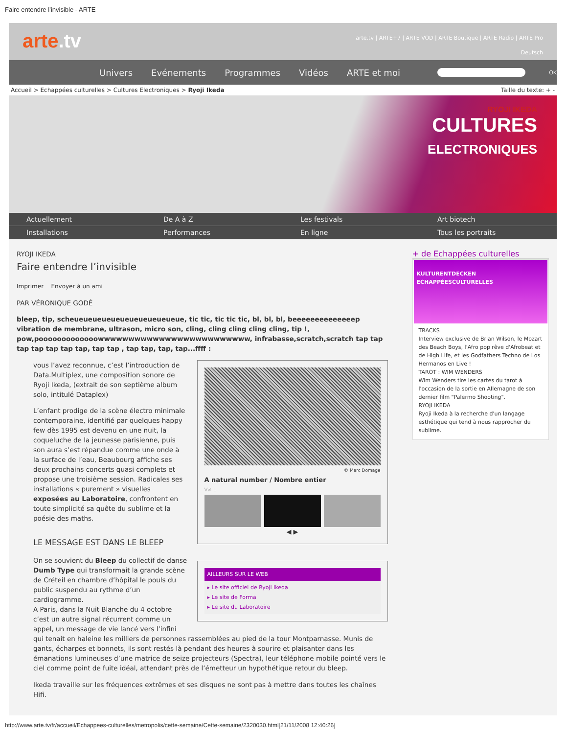Faire entendre l’invisible - ARTE
arte.tv
arte.tv | ARTE+7 | ARTE VOD | ARTE Boutique | ARTE Radio | ARTE Pro
Deutsch
Univers Evénements Programmes Vidéos ARTE et moi OK
Accueil > Echappées culturelles > Cultures Electroniques > Ryoji Ikeda Taille du texte: + -
RYOJI IKEDA
CULTURES
ELECTRONIQUES
Actuellement De A à Z Les festivals Art biotech Installations Performances En ligne Tous les portraits
RYOJI IKEDA
Faire entendre l’invisible
Imprimer Envoyer à un ami
PAR VÉRONIQUE GODÉ
bleep, tip, scheueueueueueueueueueueueue, tic tic, tic tic tic, bl, bl, bl, beeeeeeeeeeeeeep vibration de membrane, ultrason, micro son, cling, cling cling cling cling, tip !, pow,pooooooooooooowwwwwwwwwwwwwwwwwwwwwwwww, infrabasse,scratch,scratch tap tap tap tap tap tap tap, tap tap , tap tap, tap, tap...ffff :
© Marc Domage
A natural number / Nombre entier
V≠ L
◀ ▶
vous l’avez reconnue, c’est l’introduction de Data.Multiplex, une composition sonore de Ryoji Ikeda, (extrait de son septième album solo, intitulé Dataplex)
L’enfant prodige de la scène électro minimale contemporaine, identifié par quelques happy few dès 1995 est devenu en une nuit, la coqueluche de la jeunesse parisienne, puis son aura s’est répandue comme une onde à la surface de l’eau, Beaubourg affiche ses deux prochains concerts quasi complets et propose une troisième session. Radicales ses installations « purement » visuelles exposées au Laboratoire, confrontent en toute simplicité sa quête du sublime et la poésie des maths.
AILLEURS SUR LE WEB
▸ Le site officiel de Ryoji Ikeda
▸ Le site de Forma
▸ Le site du Laboratoire
LE MESSAGE EST DANS LE BLEEP
On se souvient du Bleep du collectif de danse Dumb Type qui transformait la grande scène de Créteil en chambre d’hôpital le pouls du public suspendu au rythme d’un cardiogramme.
A Paris, dans la Nuit Blanche du 4 octobre c’est un autre signal récurrent comme un appel, un message de vie lancé vers l’infini qui tenait en haleine les milliers de personnes rassemblées au pied de la tour Montparnasse. Munis de gants, écharpes et bonnets, ils sont restés là pendant des heures à sourire et plaisanter dans les émanations lumineuses d’une matrice de seize projecteurs (Spectra), leur téléphone mobile pointé vers le ciel comme point de fuite idéal, attendant près de l’émetteur un hypothétique retour du bleep.
Ikeda travaille sur les fréquences extrêmes et ses disques ne sont pas à mettre dans toutes les chaînes Hifi.
+ de Echappées culturelles
KULTURENTDECKEN
ECHAPPÉESCULTURELLES
TRACKS
Interview exclusive de Brian Wilson, le Mozart des Beach Boys, l'Afro pop rêve d'Afrobeat et de High Life, et les Godfathers Techno de Los Hermanos en Live !
TAROT : WIM WENDERS
Wim Wenders tire les cartes du tarot à l'occasion de la sortie en Allemagne de son dernier film "Palermo Shooting".
RYOJI IKEDA
Ryoji Ikeda à la recherche d'un langage esthétique qui tend à nous rapprocher du sublime.
http://www.arte.tv/fr/accueil/Echappees-culturelles/metropolis/cette-semaine/Cette-semaine/2320030.html[21/11/2008 12:40:26]